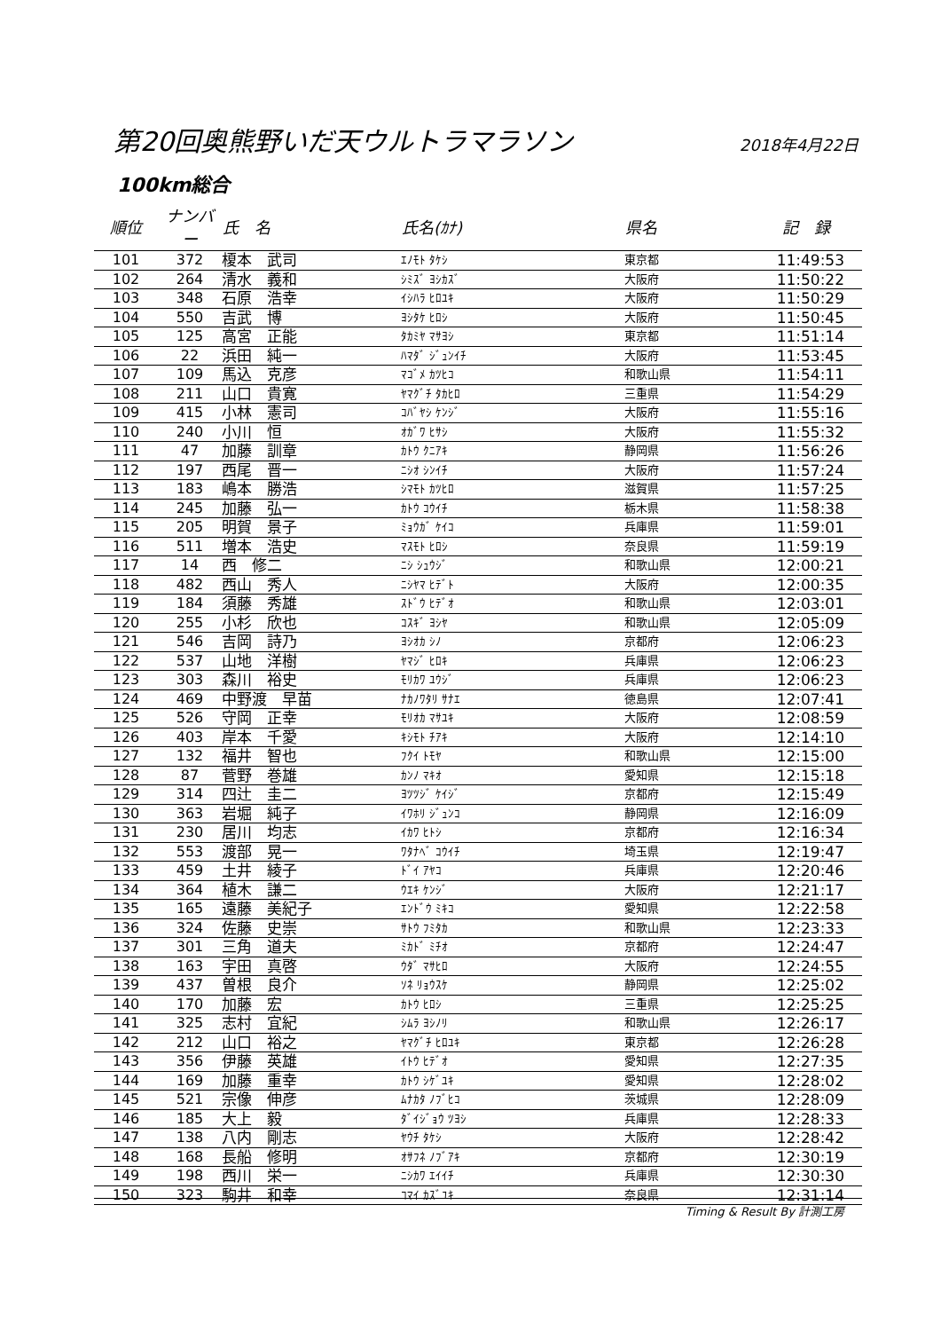第20回奥熊野いだ天ウルトラマラソン
2018年4月22日
100km総合
| 順位 | ナンバー | 氏 名 | 氏名(ｶﾅ) | 県名 | 記 録 |
| --- | --- | --- | --- | --- | --- |
| 101 | 372 | 榎本 武司 | ｴﾉﾓﾄ ﾀｹｼ | 東京都 | 11:49:53 |
| 102 | 264 | 清水 義和 | ｼﾐｽﾞ ﾖｼｶｽﾞ | 大阪府 | 11:50:22 |
| 103 | 348 | 石原 浩幸 | ｲｼﾊﾗ ﾋﾛﾕｷ | 大阪府 | 11:50:29 |
| 104 | 550 | 吉武 博 | ﾖｼﾀｹ ﾋﾛｼ | 大阪府 | 11:50:45 |
| 105 | 125 | 高宮 正能 | ﾀｶﾐﾔ ﾏｻﾖｼ | 東京都 | 11:51:14 |
| 106 | 22 | 浜田 純一 | ﾊﾏﾀﾞ ｼﾞｭﾝｲﾁ | 大阪府 | 11:53:45 |
| 107 | 109 | 馬込 克彦 | ﾏｺﾞﾒ ｶﾂﾋｺ | 和歌山県 | 11:54:11 |
| 108 | 211 | 山口 貴寛 | ﾔﾏｸﾞﾁ ﾀｶﾋﾛ | 三重県 | 11:54:29 |
| 109 | 415 | 小林 憲司 | ｺﾊﾞﾔｼ ｹﾝｼﾞ | 大阪府 | 11:55:16 |
| 110 | 240 | 小川 恒 | ｵｶﾞﾜ ﾋｻｼ | 大阪府 | 11:55:32 |
| 111 | 47 | 加藤 訓章 | ｶﾄｳ ｸﾆｱｷ | 静岡県 | 11:56:26 |
| 112 | 197 | 西尾 晋一 | ﾆｼｵ ｼﾝｲﾁ | 大阪府 | 11:57:24 |
| 113 | 183 | 嶋本 勝浩 | ｼﾏﾓﾄ ｶﾂﾋﾛ | 滋賀県 | 11:57:25 |
| 114 | 245 | 加藤 弘一 | ｶﾄｳ ｺｳｲﾁ | 栃木県 | 11:58:38 |
| 115 | 205 | 明賀 景子 | ﾐｮｳｶﾞ ｹｲｺ | 兵庫県 | 11:59:01 |
| 116 | 511 | 増本 浩史 | ﾏｽﾓﾄ ﾋﾛｼ | 奈良県 | 11:59:19 |
| 117 | 14 | 西 修二 | ﾆｼ ｼｭｳｼﾞ | 和歌山県 | 12:00:21 |
| 118 | 482 | 西山 秀人 | ﾆｼﾔﾏ ﾋﾃﾞﾄ | 大阪府 | 12:00:35 |
| 119 | 184 | 須藤 秀雄 | ｽﾄﾞｳ ﾋﾃﾞｵ | 和歌山県 | 12:03:01 |
| 120 | 255 | 小杉 欣也 | ｺｽｷﾞ ﾖｼﾔ | 和歌山県 | 12:05:09 |
| 121 | 546 | 吉岡 詩乃 | ﾖｼｵｶ ｼﾉ | 京都府 | 12:06:23 |
| 122 | 537 | 山地 洋樹 | ﾔﾏｼﾞ ﾋﾛｷ | 兵庫県 | 12:06:23 |
| 123 | 303 | 森川 裕史 | ﾓﾘｶﾜ ﾕｳｼﾞ | 兵庫県 | 12:06:23 |
| 124 | 469 | 中野渡 早苗 | ﾅｶﾉﾜﾀﾘ ｻﾅｴ | 徳島県 | 12:07:41 |
| 125 | 526 | 守岡 正幸 | ﾓﾘｵｶ ﾏｻﾕｷ | 大阪府 | 12:08:59 |
| 126 | 403 | 岸本 千愛 | ｷｼﾓﾄ ﾁｱｷ | 大阪府 | 12:14:10 |
| 127 | 132 | 福井 智也 | ﾌｸｲ ﾄﾓﾔ | 和歌山県 | 12:15:00 |
| 128 | 87 | 菅野 巻雄 | ｶﾝﾉ ﾏｷｵ | 愛知県 | 12:15:18 |
| 129 | 314 | 四辻 圭二 | ﾖﾂﾂｼﾞ ｹｲｼﾞ | 京都府 | 12:15:49 |
| 130 | 363 | 岩堀 純子 | ｲﾜﾎﾘ ｼﾞｭﾝｺ | 静岡県 | 12:16:09 |
| 131 | 230 | 居川 均志 | ｲｶﾜ ﾋﾄｼ | 京都府 | 12:16:34 |
| 132 | 553 | 渡部 晃一 | ﾜﾀﾅﾍﾞ ｺｳｲﾁ | 埼玉県 | 12:19:47 |
| 133 | 459 | 土井 綾子 | ﾄﾞｲ ｱﾔｺ | 兵庫県 | 12:20:46 |
| 134 | 364 | 植木 謙二 | ｳｴｷ ｹﾝｼﾞ | 大阪府 | 12:21:17 |
| 135 | 165 | 遠藤 美紀子 | ｴﾝﾄﾞｳ ﾐｷｺ | 愛知県 | 12:22:58 |
| 136 | 324 | 佐藤 史崇 | ｻﾄｳ ﾌﾐﾀｶ | 和歌山県 | 12:23:33 |
| 137 | 301 | 三角 道夫 | ﾐｶﾄﾞ ﾐﾁｵ | 京都府 | 12:24:47 |
| 138 | 163 | 宇田 真啓 | ｳﾀﾞ ﾏｻﾋﾛ | 大阪府 | 12:24:55 |
| 139 | 437 | 曽根 良介 | ｿﾈ ﾘｮｳｽｹ | 静岡県 | 12:25:02 |
| 140 | 170 | 加藤 宏 | ｶﾄｳ ﾋﾛｼ | 三重県 | 12:25:25 |
| 141 | 325 | 志村 宜紀 | ｼﾑﾗ ﾖｼﾉﾘ | 和歌山県 | 12:26:17 |
| 142 | 212 | 山口 裕之 | ﾔﾏｸﾞﾁ ﾋﾛﾕｷ | 東京都 | 12:26:28 |
| 143 | 356 | 伊藤 英雄 | ｲﾄｳ ﾋﾃﾞｵ | 愛知県 | 12:27:35 |
| 144 | 169 | 加藤 重幸 | ｶﾄｳ ｼｹﾞﾕｷ | 愛知県 | 12:28:02 |
| 145 | 521 | 宗像 伸彦 | ﾑﾅｶﾀ ﾉﾌﾞﾋｺ | 茨城県 | 12:28:09 |
| 146 | 185 | 大上 毅 | ﾀﾞｲｼﾞｮｳ ﾂﾖｼ | 兵庫県 | 12:28:33 |
| 147 | 138 | 八内 剛志 | ﾔｳﾁ ﾀｹｼ | 大阪府 | 12:28:42 |
| 148 | 168 | 長船 修明 | ｵｻﾌﾈ ﾉﾌﾞｱｷ | 京都府 | 12:30:19 |
| 149 | 198 | 西川 栄一 | ﾆｼｶﾜ ｴｲｲﾁ | 兵庫県 | 12:30:30 |
| 150 | 323 | 駒井 和幸 | ｺﾏｲ ｶｽﾞﾕｷ | 奈良県 | 12:31:14 |
Timing & Result By 計測工房